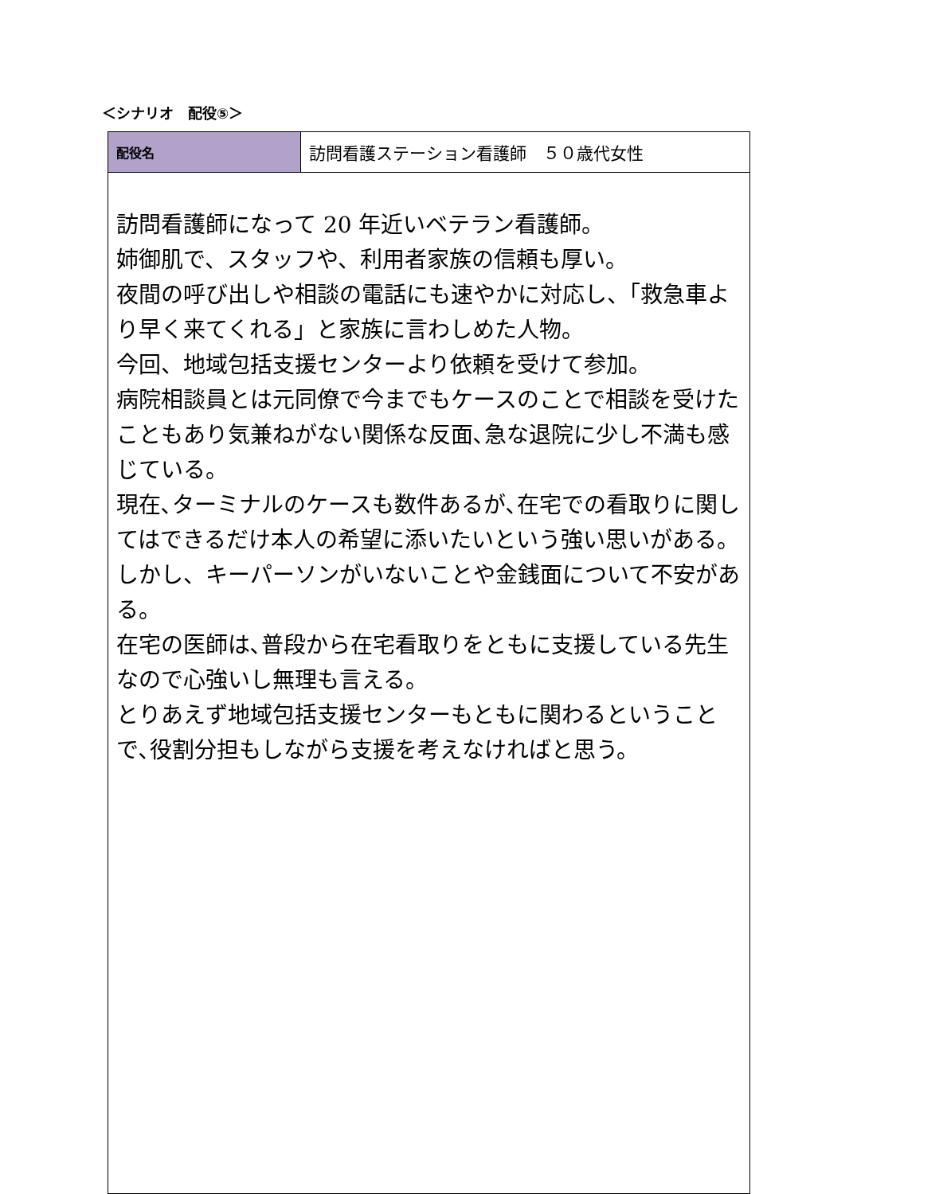＜シナリオ　配役⑤＞
| 配役名 | 訪問看護ステーション看護師 ５０歳代女性 |
| 訪問看護師になって 20 年近いベテラン看護師。 姉御肌で、スタッフや、利用者家族の信頼も厚い。 夜間の呼び出しや相談の電話にも速やかに対応し、「救急車より早く来てくれる」と家族に言わしめた人物。 今回、地域包括支援センターより依頼を受けて参加。 病院相談員とは元同僚で今までもケースのことで相談を受けたこともあり気兼ねがない関係な反面､急な退院に少し不満も感じている。 現在､ターミナルのケースも数件あるが､在宅での看取りに関してはできるだけ本人の希望に添いたいという強い思いがある。しかし、キーパーソンがいないことや金銭面について不安がある。 在宅の医師は､普段から在宅看取りをともに支援している先生なので心強いし無理も言える。 とりあえず地域包括支援センターもともに関わるということで､役割分担もしながら支援を考えなければと思う。 | |